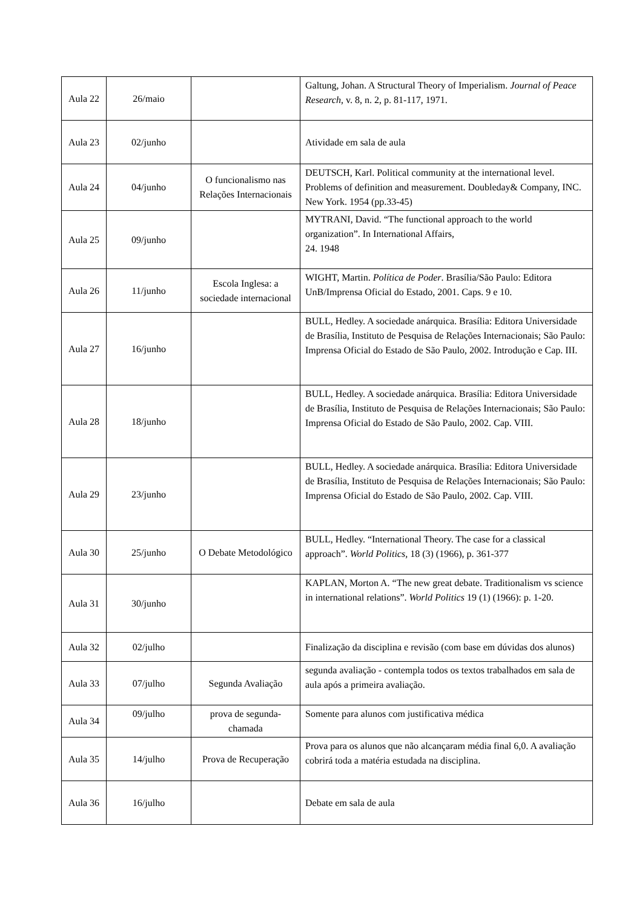| Aula 22 | 26/maio | | Galtung, Johan. A Structural Theory of Imperialism. Journal of Peace Research , v. 8, n. 2, p. 81-117, 1971. |
| Aula 23 | 02/junho | | Atividade em sala de aula |
| Aula 24 | 04/junho | O funcionalismo nas Relações Internacionais | DEUTSCH, Karl. Political community at the international level. Problems of definition and measurement. Doubleday& Company, INC. New York. 1954 (pp.33-45) |
| Aula 25 | 09/junho | | MYTRANI, David. “The functional approach to the world organization”. In International Affairs, 24. 1948 |
| Aula 26 | 11/junho | Escola Inglesa: a sociedade internacional | WIGHT, Martin. Política de Poder . Brasília/São Paulo: Editora UnB/Imprensa Oficial do Estado, 2001. Caps. 9 e 10. |
| Aula 27 | 16/junho | | BULL, Hedley. A sociedade anárquica. Brasília: Editora Universidade de Brasília, Instituto de Pesquisa de Relações Internacionais; São Paulo: Imprensa Oficial do Estado de São Paulo, 2002. Introdução e Cap. III. |
| Aula 28 | 18/junho | | BULL, Hedley. A sociedade anárquica. Brasília: Editora Universidade de Brasília, Instituto de Pesquisa de Relações Internacionais; São Paulo: Imprensa Oficial do Estado de São Paulo, 2002. Cap. VIII. |
| Aula 29 | 23/junho | | BULL, Hedley. A sociedade anárquica. Brasília: Editora Universidade de Brasília, Instituto de Pesquisa de Relações Internacionais; São Paulo: Imprensa Oficial do Estado de São Paulo, 2002. Cap. VIII. |
| Aula 30 | 25/junho | O Debate Metodológico | BULL, Hedley. “International Theory. The case for a classical approach”. World Politics, 18 (3) (1966), p. 361-377 |
| Aula 31 | 30/junho | | KAPLAN, Morton A. “The new great debate. Traditionalism vs science in international relations”. World Politics 19 (1) (1966): p. 1-20. |
| Aula 32 | 02/julho | | Finalização da disciplina e revisão (com base em dúvidas dos alunos) |
| Aula 33 | 07/julho | Segunda Avaliação | segunda avaliação - contempla todos os textos trabalhados em sala de aula após a primeira avaliação. |
| Aula 34 | 09/julho | prova de segunda-chamada | Somente para alunos com justificativa médica |
| Aula 35 | 14/julho | Prova de Recuperação | Prova para os alunos que não alcançaram média final 6,0. A avaliação cobrirá toda a matéria estudada na disciplina. |
| Aula 36 | 16/julho | | Debate em sala de aula |